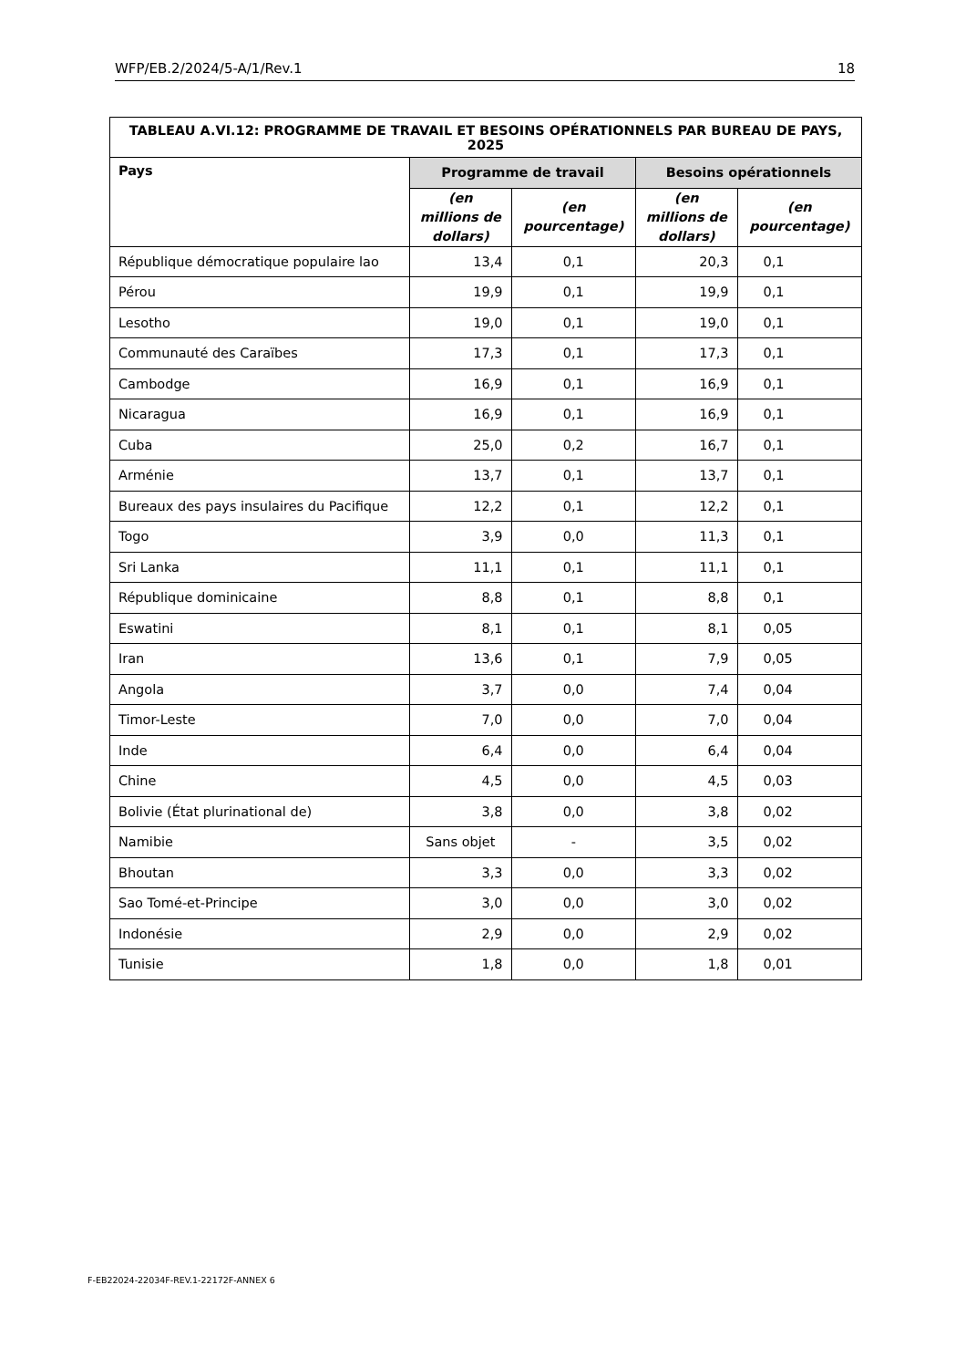WFP/EB.2/2024/5-A/1/Rev.1 18
| TABLEAU A.VI.12: PROGRAMME DE TRAVAIL ET BESOINS OPÉRATIONNELS PAR BUREAU DE PAYS, 2025 | | | | |
| --- | --- | --- | --- | --- |
| Pays | Programme de travail | | Besoins opérationnels | |
| | (en millions de dollars) | (en pourcentage) | (en millions de dollars) | (en pourcentage) |
| République démocratique populaire lao | 13,4 | 0,1 | 20,3 | 0,1 |
| Pérou | 19,9 | 0,1 | 19,9 | 0,1 |
| Lesotho | 19,0 | 0,1 | 19,0 | 0,1 |
| Communauté des Caraïbes | 17,3 | 0,1 | 17,3 | 0,1 |
| Cambodge | 16,9 | 0,1 | 16,9 | 0,1 |
| Nicaragua | 16,9 | 0,1 | 16,9 | 0,1 |
| Cuba | 25,0 | 0,2 | 16,7 | 0,1 |
| Arménie | 13,7 | 0,1 | 13,7 | 0,1 |
| Bureaux des pays insulaires du Pacifique | 12,2 | 0,1 | 12,2 | 0,1 |
| Togo | 3,9 | 0,0 | 11,3 | 0,1 |
| Sri Lanka | 11,1 | 0,1 | 11,1 | 0,1 |
| République dominicaine | 8,8 | 0,1 | 8,8 | 0,1 |
| Eswatini | 8,1 | 0,1 | 8,1 | 0,05 |
| Iran | 13,6 | 0,1 | 7,9 | 0,05 |
| Angola | 3,7 | 0,0 | 7,4 | 0,04 |
| Timor-Leste | 7,0 | 0,0 | 7,0 | 0,04 |
| Inde | 6,4 | 0,0 | 6,4 | 0,04 |
| Chine | 4,5 | 0,0 | 4,5 | 0,03 |
| Bolivie (État plurinational de) | 3,8 | 0,0 | 3,8 | 0,02 |
| Namibie | Sans objet | - | 3,5 | 0,02 |
| Bhoutan | 3,3 | 0,0 | 3,3 | 0,02 |
| Sao Tomé-et-Principe | 3,0 | 0,0 | 3,0 | 0,02 |
| Indonésie | 2,9 | 0,0 | 2,9 | 0,02 |
| Tunisie | 1,8 | 0,0 | 1,8 | 0,01 |
F-EB22024-22034F-REV.1-22172F-ANNEX 6